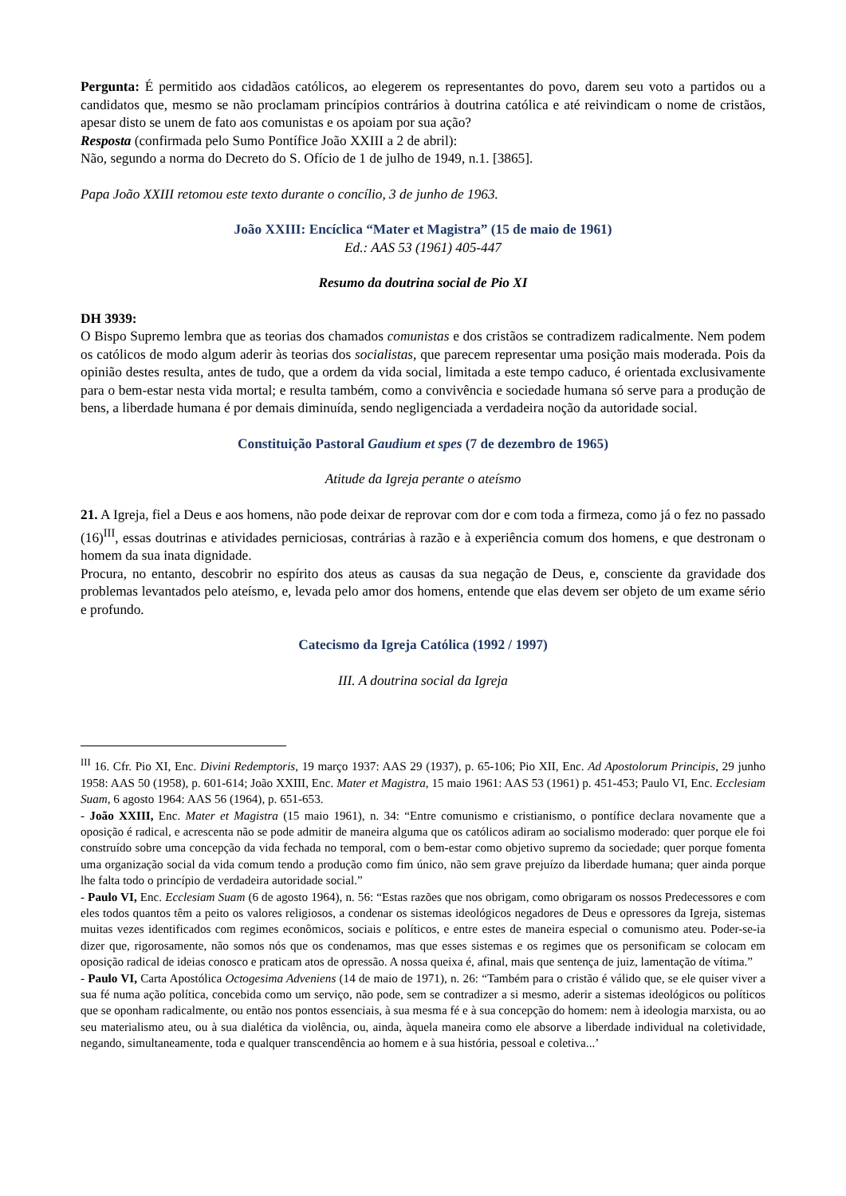Pergunta: É permitido aos cidadãos católicos, ao elegerem os representantes do povo, darem seu voto a partidos ou a candidatos que, mesmo se não proclamam princípios contrários à doutrina católica e até reivindicam o nome de cristãos, apesar disto se unem de fato aos comunistas e os apoiam por sua ação?
Resposta (confirmada pelo Sumo Pontífice João XXIII a 2 de abril):
Não, segundo a norma do Decreto do S. Ofício de 1 de julho de 1949, n.1. [3865].
Papa João XXIII retomou este texto durante o concílio, 3 de junho de 1963.
João XXIII: Encíclica “Mater et Magistra” (15 de maio de 1961)
Ed.: AAS 53 (1961) 405-447
Resumo da doutrina social de Pio XI
DH 3939:
O Bispo Supremo lembra que as teorias dos chamados comunistas e dos cristãos se contradizem radicalmente. Nem podem os católicos de modo algum aderir às teorias dos socialistas, que parecem representar uma posição mais moderada. Pois da opinião destes resulta, antes de tudo, que a ordem da vida social, limitada a este tempo caduco, é orientada exclusivamente para o bem-estar nesta vida mortal; e resulta também, como a convivência e sociedade humana só serve para a produção de bens, a liberdade humana é por demais diminuída, sendo negligenciada a verdadeira noção da autoridade social.
Constituição Pastoral Gaudium et spes (7 de dezembro de 1965)
Atitude da Igreja perante o ateísmo
21. A Igreja, fiel a Deus e aos homens, não pode deixar de reprovar com dor e com toda a firmeza, como já o fez no passado (16)<sup>III</sup>, essas doutrinas e atividades perniciosas, contrárias à razão e à experiência comum dos homens, e que destronam o homem da sua inata dignidade.
Procura, no entanto, descobrir no espírito dos ateus as causas da sua negação de Deus, e, consciente da gravidade dos problemas levantados pelo ateísmo, e, levada pelo amor dos homens, entende que elas devem ser objeto de um exame sério e profundo.
Catecismo da Igreja Católica (1992 / 1997)
III. A doutrina social da Igreja
<sup>III</sup> 16. Cfr. Pio XI, Enc. Divini Redemptoris, 19 março 1937: AAS 29 (1937), p. 65-106; Pio XII, Enc. Ad Apostolorum Principis, 29 junho 1958: AAS 50 (1958), p. 601-614; João XXIII, Enc. Mater et Magistra, 15 maio 1961: AAS 53 (1961) p. 451-453; Paulo VI, Enc. Ecclesiam Suam, 6 agosto 1964: AAS 56 (1964), p. 651-653.
- João XXIII, Enc. Mater et Magistra (15 maio 1961), n. 34: “Entre comunismo e cristianismo, o pontífice declara novamente que a oposição é radical, e acrescenta não se pode admitir de maneira alguma que os católicos adiram ao socialismo moderado: quer porque ele foi construído sobre uma concepção da vida fechada no temporal, com o bem-estar como objetivo supremo da sociedade; quer porque fomenta uma organização social da vida comum tendo a produção como fim único, não sem grave prejuízo da liberdade humana; quer ainda porque lhe falta todo o princípio de verdadeira autoridade social.”
- Paulo VI, Enc. Ecclesiam Suam (6 de agosto 1964), n. 56: “Estas razões que nos obrigam, como obrigaram os nossos Predecessores e com eles todos quantos têm a peito os valores religiosos, a condenar os sistemas ideológicos negadores de Deus e opressores da Igreja, sistemas muitas vezes identificados com regimes econômicos, sociais e políticos, e entre estes de maneira especial o comunismo ateu. Poder-se-ia dizer que, rigorosamente, não somos nós que os condenamos, mas que esses sistemas e os regimes que os personificam se colocam em oposição radical de ideias conosco e praticam atos de opressão. A nossa queixa é, afinal, mais que sentença de juiz, lamentação de vítima.”
- Paulo VI, Carta Apostólica Octogesima Adveniens (14 de maio de 1971), n. 26: “Também para o cristão é válido que, se ele quiser viver a sua fé numa ação política, concebida como um serviço, não pode, sem se contradizer a si mesmo, aderir a sistemas ideológicos ou políticos que se oponham radicalmente, ou então nos pontos essenciais, à sua mesma fé e à sua concepção do homem: nem à ideologia marxista, ou ao seu materialismo ateu, ou à sua dialética da violência, ou, ainda, àquela maneira como ele absorve a liberdade individual na coletividade, negando, simultaneamente, toda e qualquer transcendência ao homem e à sua história, pessoal e coletiva...’